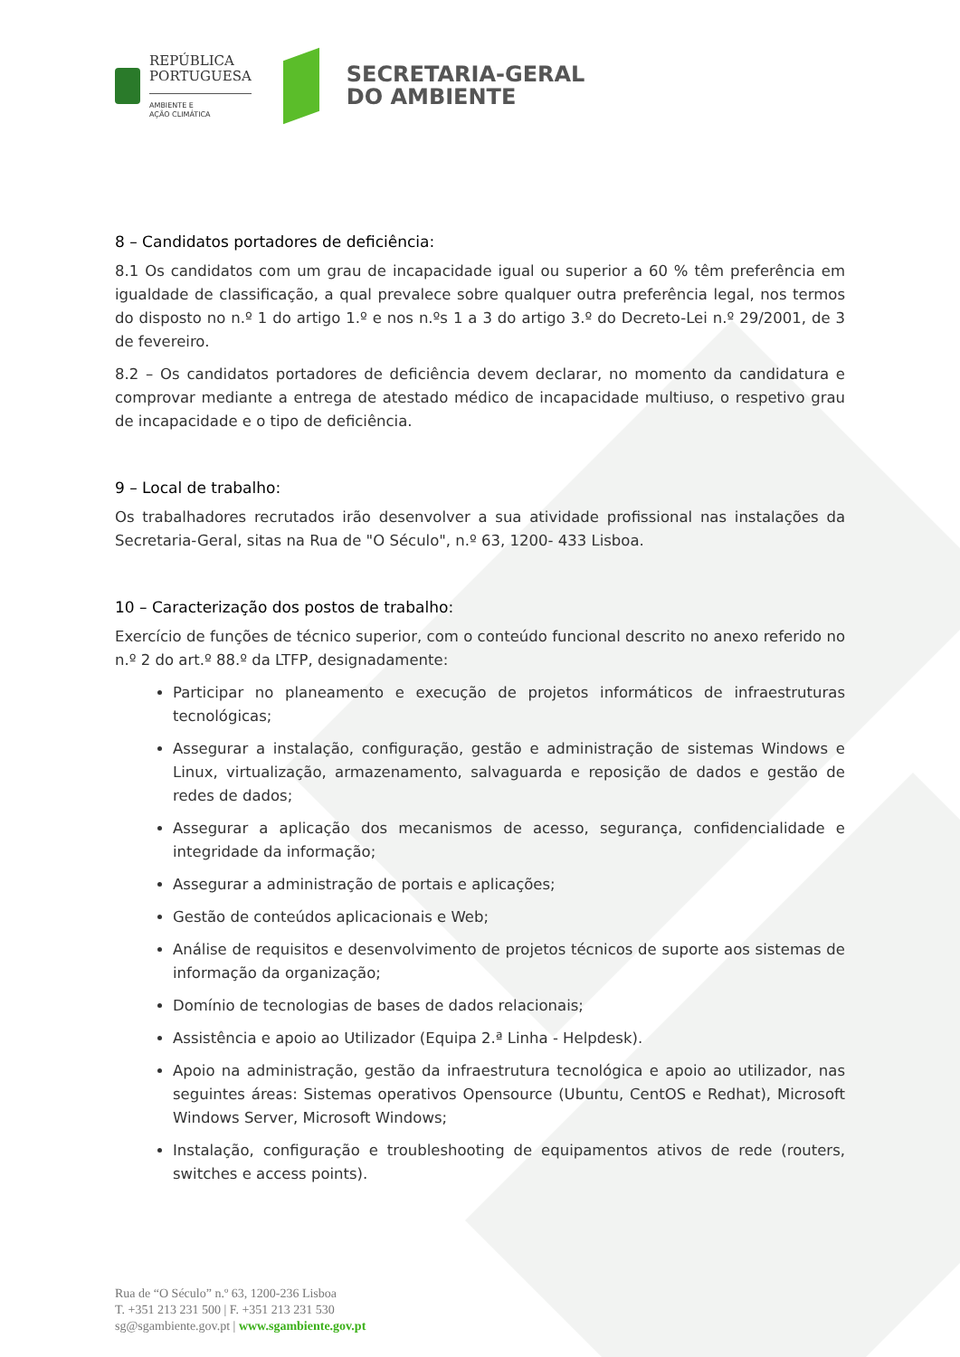REPÚBLICA
PORTUGUESA
AMBIENTE E
AÇÃO CLIMÁTICA
SECRETARIA-GERAL
DO AMBIENTE
8 – Candidatos portadores de deficiência:
8.1 Os candidatos com um grau de incapacidade igual ou superior a 60 % têm preferência em igualdade de classificação, a qual prevalece sobre qualquer outra preferência legal, nos termos do disposto no n.º 1 do artigo 1.º e nos n.ºs 1 a 3 do artigo 3.º do Decreto-Lei n.º 29/2001, de 3 de fevereiro.
8.2 – Os candidatos portadores de deficiência devem declarar, no momento da candidatura e comprovar mediante a entrega de atestado médico de incapacidade multiuso, o respetivo grau de incapacidade e o tipo de deficiência.
9 – Local de trabalho:
Os trabalhadores recrutados irão desenvolver a sua atividade profissional nas instalações da Secretaria-Geral, sitas na Rua de "O Século", n.º 63, 1200- 433 Lisboa.
10 – Caracterização dos postos de trabalho:
Exercício de funções de técnico superior, com o conteúdo funcional descrito no anexo referido no n.º 2 do art.º 88.º da LTFP, designadamente:
Participar no planeamento e execução de projetos informáticos de infraestruturas tecnológicas;
Assegurar a instalação, configuração, gestão e administração de sistemas Windows e Linux, virtualização, armazenamento, salvaguarda e reposição de dados e gestão de redes de dados;
Assegurar a aplicação dos mecanismos de acesso, segurança, confidencialidade e integridade da informação;
Assegurar a administração de portais e aplicações;
Gestão de conteúdos aplicacionais e Web;
Análise de requisitos e desenvolvimento de projetos técnicos de suporte aos sistemas de informação da organização;
Domínio de tecnologias de bases de dados relacionais;
Assistência e apoio ao Utilizador (Equipa 2.ª Linha - Helpdesk).
Apoio na administração, gestão da infraestrutura tecnológica e apoio ao utilizador, nas seguintes áreas: Sistemas operativos Opensource (Ubuntu, CentOS e Redhat), Microsoft Windows Server, Microsoft Windows;
Instalação, configuração e troubleshooting de equipamentos ativos de rede (routers, switches e access points).
Rua de “O Século” n.º 63, 1200-236 Lisboa
T. +351 213 231 500 | F. +351 213 231 530
sg@sgambiente.gov.pt | www.sgambiente.gov.pt